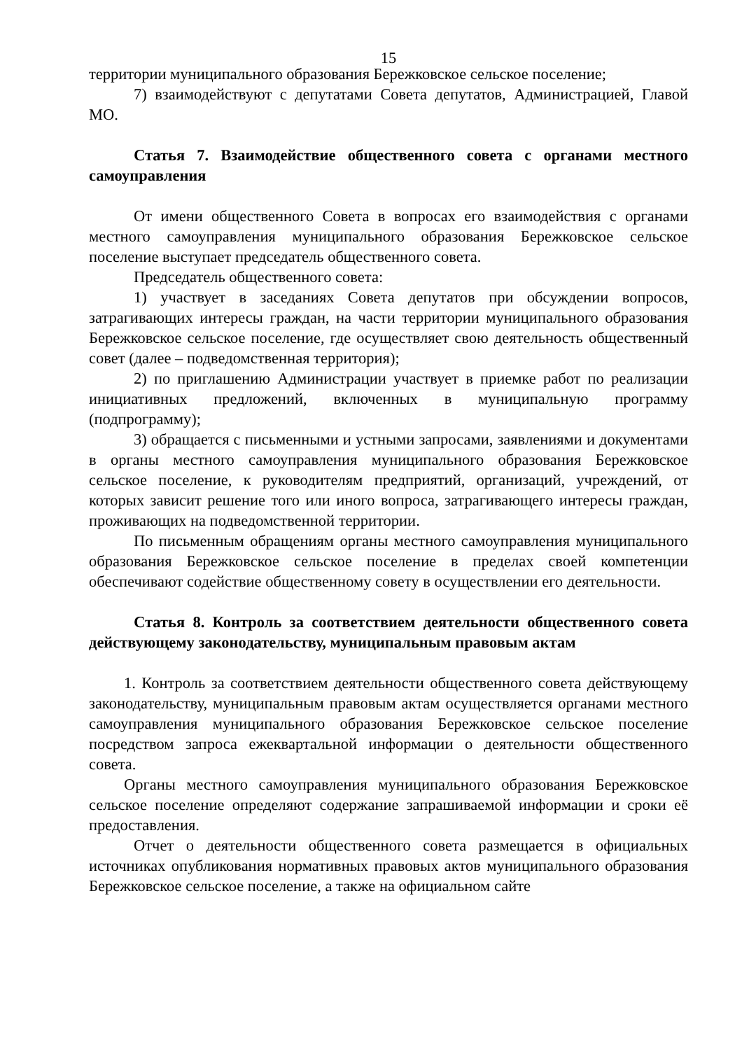15
территории муниципального образования Бережковское сельское поселение;
7) взаимодействуют с депутатами Совета депутатов, Администрацией, Главой МО.
Статья 7. Взаимодействие общественного совета с органами местного самоуправления
От имени общественного Совета в вопросах его взаимодействия с органами местного самоуправления муниципального образования Бережковское сельское поселение выступает председатель общественного совета.
Председатель общественного совета:
1) участвует в заседаниях Совета депутатов при обсуждении вопросов, затрагивающих интересы граждан, на части территории муниципального образования Бережковское сельское поселение, где осуществляет свою деятельность общественный совет (далее – подведомственная территория);
2) по приглашению Администрации участвует в приемке работ по реализации инициативных предложений, включенных в муниципальную программу (подпрограмму);
3) обращается с письменными и устными запросами, заявлениями и документами в органы местного самоуправления муниципального образования Бережковское сельское поселение, к руководителям предприятий, организаций, учреждений, от которых зависит решение того или иного вопроса, затрагивающего интересы граждан, проживающих на подведомственной территории.
По письменным обращениям органы местного самоуправления муниципального образования Бережковское сельское поселение в пределах своей компетенции обеспечивают содействие общественному совету в осуществлении его деятельности.
Статья 8. Контроль за соответствием деятельности общественного совета действующему законодательству, муниципальным правовым актам
1. Контроль за соответствием деятельности общественного совета действующему законодательству, муниципальным правовым актам осуществляется органами местного самоуправления муниципального образования Бережковское сельское поселение посредством запроса ежеквартальной информации о деятельности общественного совета.
Органы местного самоуправления муниципального образования Бережковское сельское поселение определяют содержание запрашиваемой информации и сроки её предоставления.
Отчет о деятельности общественного совета размещается в официальных источниках опубликования нормативных правовых актов муниципального образования Бережковское сельское поселение, а также на официальном сайте